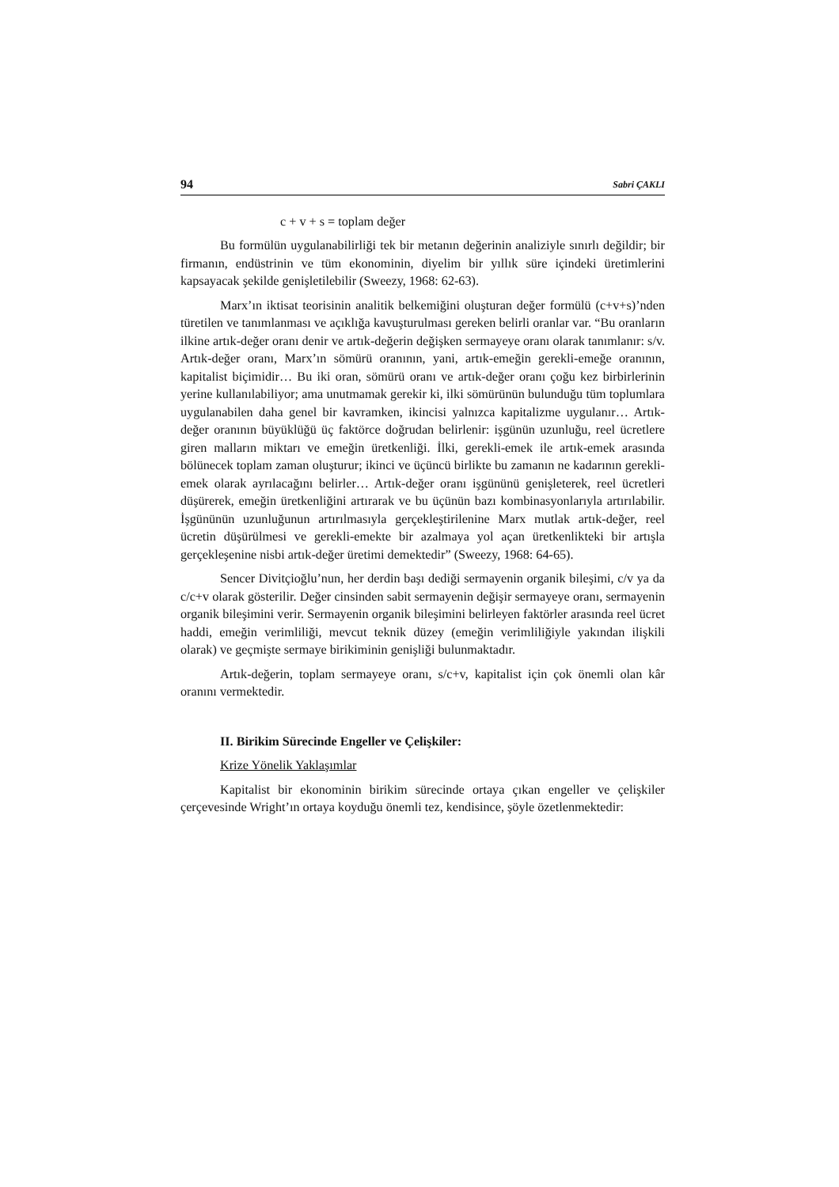94 Sabri ÇAKLI
c + v + s = toplam değer
Bu formülün uygulanabilirliği tek bir metanın değerinin analiziyle sınırlı değildir; bir firmanın, endüstrinin ve tüm ekonominin, diyelim bir yıllık süre içindeki üretimlerini kapsayacak şekilde genişletilebilir (Sweezy, 1968: 62-63).
Marx’ın iktisat teorisinin analitik belkemiğini oluşturan değer formülü (c+v+s)’nden türetilen ve tanımlanması ve açıklığa kavuşturulması gereken belirli oranlar var. “Bu oranların ilkine artık-değer oranı denir ve artık-değerin değişken sermayeye oranı olarak tanımlanır: s/v. Artık-değer oranı, Marx’ın sömürü oranının, yani, artık-emeğin gerekli-emeğe oranının, kapitalist biçimidir… Bu iki oran, sömürü oranı ve artık-değer oranı çoğu kez birbirlerinin yerine kullanılabiliyor; ama unutmamak gerekir ki, ilki sömürünün bulunduğu tüm toplumlara uygulanabilen daha genel bir kavramken, ikincisi yalnızca kapitalizme uygulanır… Artık-değer oranının büyüklüğü üç faktörce doğrudan belirlenir: işgünün uzunluğu, reel ücretlere giren malların miktarı ve emeğin üretkenliği. İlki, gerekli-emek ile artık-emek arasında bölünecek toplam zaman oluşturur; ikinci ve üçüncü birlikte bu zamanın ne kadarının gerekli-emek olarak ayrılacağını belirler… Artık-değer oranı işgününü genişleterek, reel ücretleri düşürerek, emeğin üretkenliğini artırarak ve bu üçünün bazı kombinasyonlarıyla artırılabilir. İşgününün uzunluğunun artırılmasıyla gerçekleştirilenine Marx mutlak artık-değer, reel ücretin düşürülmesi ve gerekli-emekte bir azalmaya yol açan üretkenlikteki bir artışla gerçekleşenine nisbi artık-değer üretimi demektedir” (Sweezy, 1968: 64-65).
Sencer Divitçioğlu’nun, her derdin başı dediği sermayenin organik bileşimi, c/v ya da c/c+v olarak gösterilir. Değer cinsinden sabit sermayenin değişir sermayeye oranı, sermayenin organik bileşimini verir. Sermayenin organik bileşimini belirleyen faktörler arasında reel ücret haddi, emeğin verimliliği, mevcut teknik düzey (emeğin verimliliğiyle yakından ilişkili olarak) ve geçmişte sermaye birikiminin genişliği bulunmaktadır.
Artık-değerin, toplam sermayeye oranı, s/c+v, kapitalist için çok önemli olan kâr oranını vermektedir.
II. Birikim Sürecinde Engeller ve Çelişkiler:
Krize Yönelik Yaklaşımlar
Kapitalist bir ekonominin birikim sürecinde ortaya çıkan engeller ve çelişkiler çerçevesinde Wright’ın ortaya koyduğu önemli tez, kendisince, şöyle özetlenmektedir: